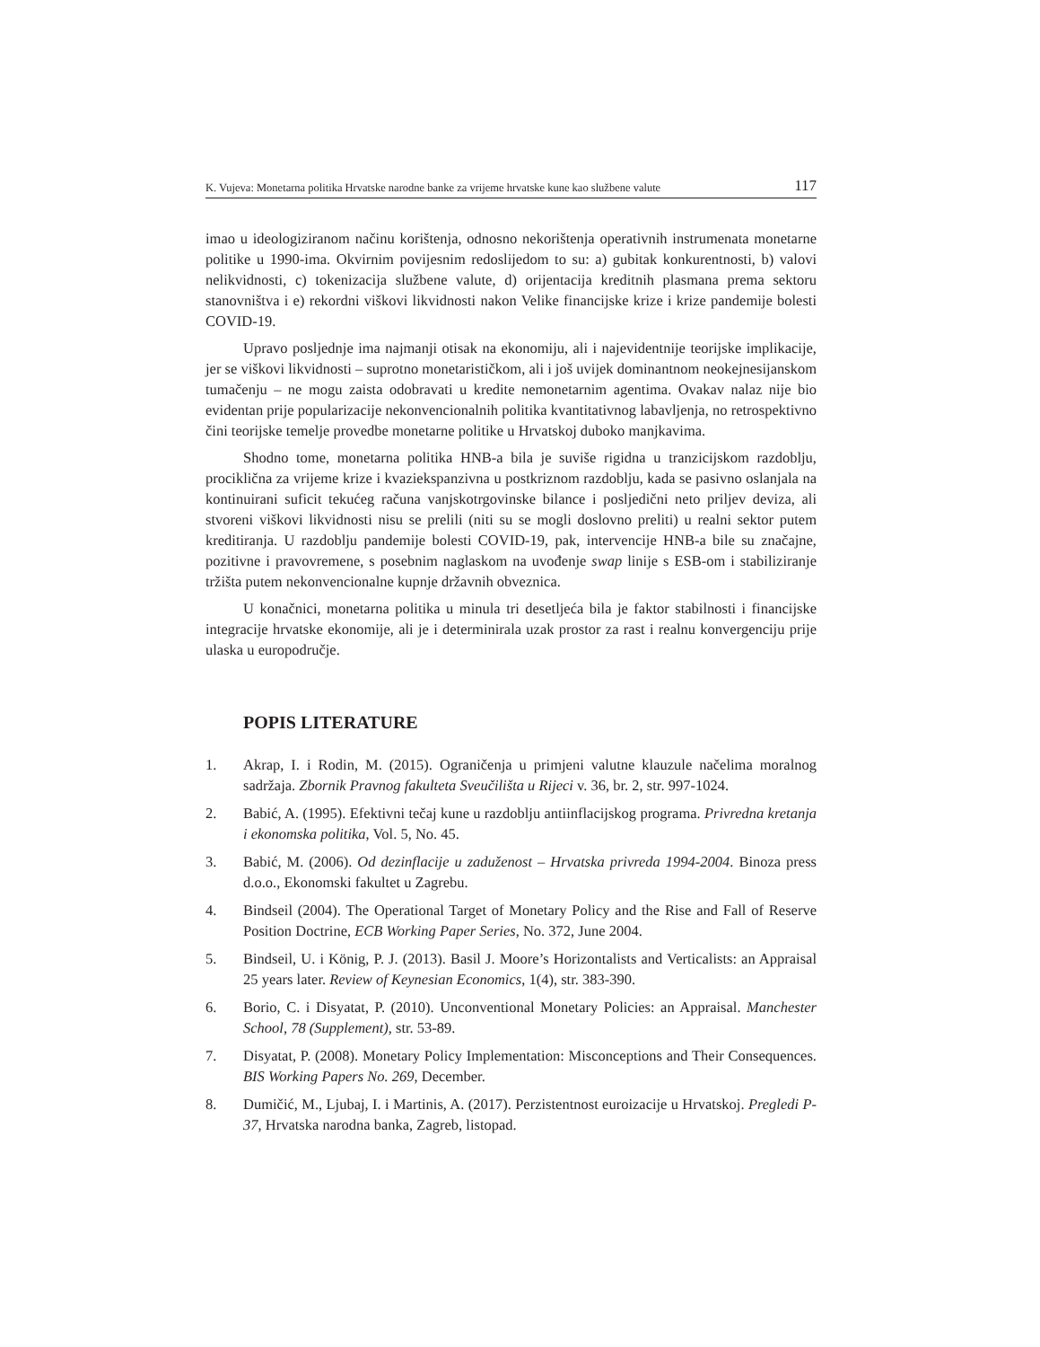K. Vujeva: Monetarna politika Hrvatske narodne banke za vrijeme hrvatske kune kao službene valute 117
imao u ideologiziranom načinu korištenja, odnosno nekorištenja operativnih instrumenata monetarne politike u 1990-ima. Okvirnim povijesnim redoslijedom to su: a) gubitak konkurentnosti, b) valovi nelikvidnosti, c) tokenizacija službene valute, d) orijentacija kreditnih plasmana prema sektoru stanovništva i e) rekordni viškovi likvidnosti nakon Velike financijske krize i krize pandemije bolesti COVID-19.
Upravo posljednje ima najmanji otisak na ekonomiju, ali i najevidentnije teorijske implikacije, jer se viškovi likvidnosti – suprotno monetarističkom, ali i još uvijek dominantnom neokejnesijanskom tumačenju – ne mogu zaista odobravati u kredite nemonetarnim agentima. Ovakav nalaz nije bio evidentan prije popularizacije nekonvencionalnih politika kvantitativnog labavljenja, no retrospektivno čini teorijske temelje provedbe monetarne politike u Hrvatskoj duboko manjkavima.
Shodno tome, monetarna politika HNB-a bila je suviše rigidna u tranzicijskom razdoblju, prociklična za vrijeme krize i kvaziekspanzivna u postkriznom razdoblju, kada se pasivno oslanjala na kontinuirani suficit tekućeg računa vanjskotrgovinske bilance i posljedični neto priljev deviza, ali stvoreni viškovi likvidnosti nisu se prelili (niti su se mogli doslovno preliti) u realni sektor putem kreditiranja. U razdoblju pandemije bolesti COVID-19, pak, intervencije HNB-a bile su značajne, pozitivne i pravovremene, s posebnim naglaskom na uvođenje swap linije s ESB-om i stabiliziranje tržišta putem nekonvencionalne kupnje državnih obveznica.
U konačnici, monetarna politika u minula tri desetljeća bila je faktor stabilnosti i financijske integracije hrvatske ekonomije, ali je i determinirala uzak prostor za rast i realnu konvergenciju prije ulaska u europodručje.
POPIS LITERATURE
1. Akrap, I. i Rodin, M. (2015). Ograničenja u primjeni valutne klauzule načelima moralnog sadržaja. Zbornik Pravnog fakulteta Sveučilišta u Rijeci v. 36, br. 2, str. 997-1024.
2. Babić, A. (1995). Efektivni tečaj kune u razdoblju antiinflacijskog programa. Privredna kretanja i ekonomska politika, Vol. 5, No. 45.
3. Babić, M. (2006). Od dezinflacije u zaduženost – Hrvatska privreda 1994-2004. Binoza press d.o.o., Ekonomski fakultet u Zagrebu.
4. Bindseil (2004). The Operational Target of Monetary Policy and the Rise and Fall of Reserve Position Doctrine, ECB Working Paper Series, No. 372, June 2004.
5. Bindseil, U. i König, P. J. (2013). Basil J. Moore’s Horizontalists and Verticalists: an Appraisal 25 years later. Review of Keynesian Economics, 1(4), str. 383-390.
6. Borio, C. i Disyatat, P. (2010). Unconventional Monetary Policies: an Appraisal. Manchester School, 78 (Supplement), str. 53-89.
7. Disyatat, P. (2008). Monetary Policy Implementation: Misconceptions and Their Consequences. BIS Working Papers No. 269, December.
8. Dumičić, M., Ljubaj, I. i Martinis, A. (2017). Perzistentnost euroizacije u Hrvatskoj. Pregledi P-37, Hrvatska narodna banka, Zagreb, listopad.